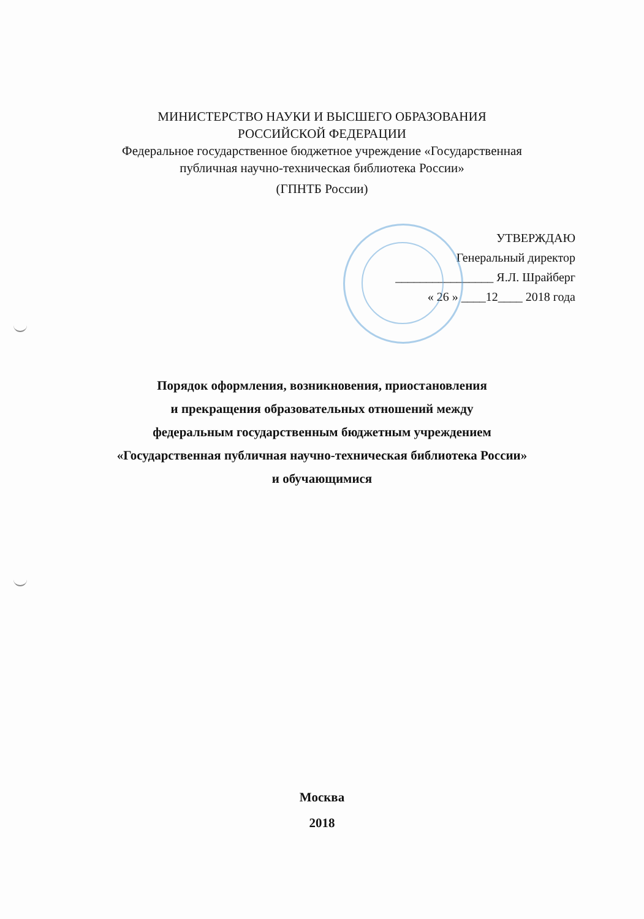МИНИСТЕРСТВО НАУКИ И ВЫСШЕГО ОБРАЗОВАНИЯ
РОССИЙСКОЙ ФЕДЕРАЦИИ
Федеральное государственное бюджетное учреждение «Государственная
публичная научно-техническая библиотека России»
(ГПНТБ России)
УТВЕРЖДАЮ
Генеральный директор
________________ Я.Л. Шрайберг
« 26 » ____12____ 2018 года
Порядок оформления, возникновения, приостановления
и прекращения образовательных отношений между
федеральным государственным бюджетным учреждением
«Государственная публичная научно-техническая библиотека России»
и обучающимися
Москва
2018